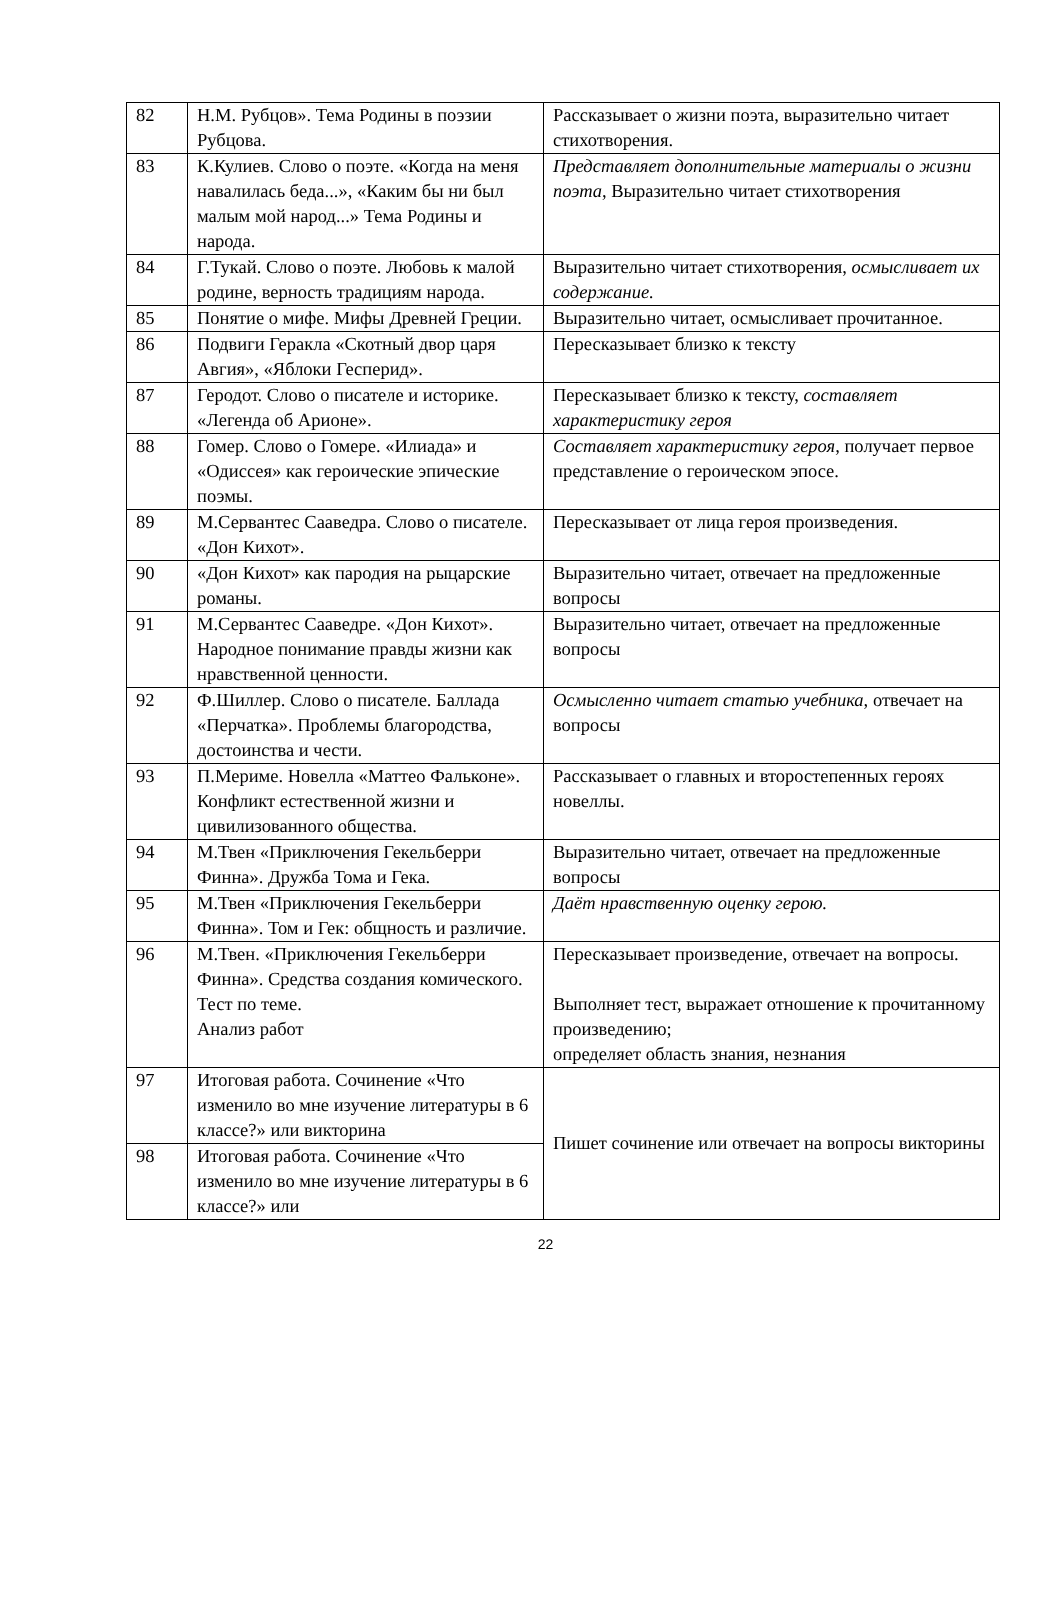| 82 | Н.М. Рубцов». Тема Родины в поэзии Рубцова. | Рассказывает о жизни поэта, выразительно читает стихотворения. |
| 83 | К.Кулиев. Слово о поэте. «Когда на меня навалилась беда...», «Каким бы ни был малым мой народ...» Тема Родины и народа. | Представляет дополнительные материалы о жизни поэта, Выразительно читает стихотворения |
| 84 | Г.Тукай. Слово о поэте. Любовь к малой родине, верность традициям народа. | Выразительно читает стихотворения, осмысливает их содержание. |
| 85 | Понятие о мифе. Мифы Древней Греции. | Выразительно читает, осмысливает прочитанное. |
| 86 | Подвиги Геракла «Скотный двор царя Авгия», «Яблоки Гесперид». | Пересказывает близко к тексту |
| 87 | Геродот. Слово о писателе и историке. «Легенда об Арионе». | Пересказывает близко к тексту, составляет характеристику героя |
| 88 | Гомер. Слово о Гомере. «Илиада» и «Одиссея» как героические эпические поэмы. | Составляет характеристику героя, получает первое представление о героическом эпосе. |
| 89 | М.Сервантес Сааведра. Слово о писателе. «Дон Кихот». | Пересказывает от лица героя произведения. |
| 90 | «Дон Кихот» как пародия на рыцарские романы. | Выразительно читает, отвечает на предложенные вопросы |
| 91 | М.Сервантес Сааведре. «Дон Кихот». Народное понимание правды жизни как нравственной ценности. | Выразительно читает, отвечает на предложенные вопросы |
| 92 | Ф.Шиллер. Слово о писателе. Баллада «Перчатка». Проблемы благородства, достоинства и чести. | Осмысленно читает статью учебника, отвечает на вопросы |
| 93 | П.Мериме. Новелла «Маттео Фальконе». Конфликт естественной жизни и цивилизованного общества. | Рассказывает о главных и второстепенных героях новеллы. |
| 94 | М.Твен «Приключения Гекельберри Финна». Дружба Тома и Гека. | Выразительно читает, отвечает на предложенные вопросы |
| 95 | М.Твен «Приключения Гекельберри Финна». Том и Гек: общность и различие. | Даёт нравственную оценку герою. |
| 96 | М.Твен. «Приключения Гекельберри Финна». Средства создания комического. Тест по теме. Анализ работ | Пересказывает произведение, отвечает на вопросы. Выполняет тест, выражает отношение к прочитанному произведению; определяет область знания, незнания |
| 97 | Итоговая работа. Сочинение «Что изменило во мне изучение литературы в 6 классе?» или викторина | Пишет сочинение или отвечает на вопросы викторины |
| 98 | Итоговая работа. Сочинение «Что изменило во мне изучение литературы в 6 классе?» или | |
22